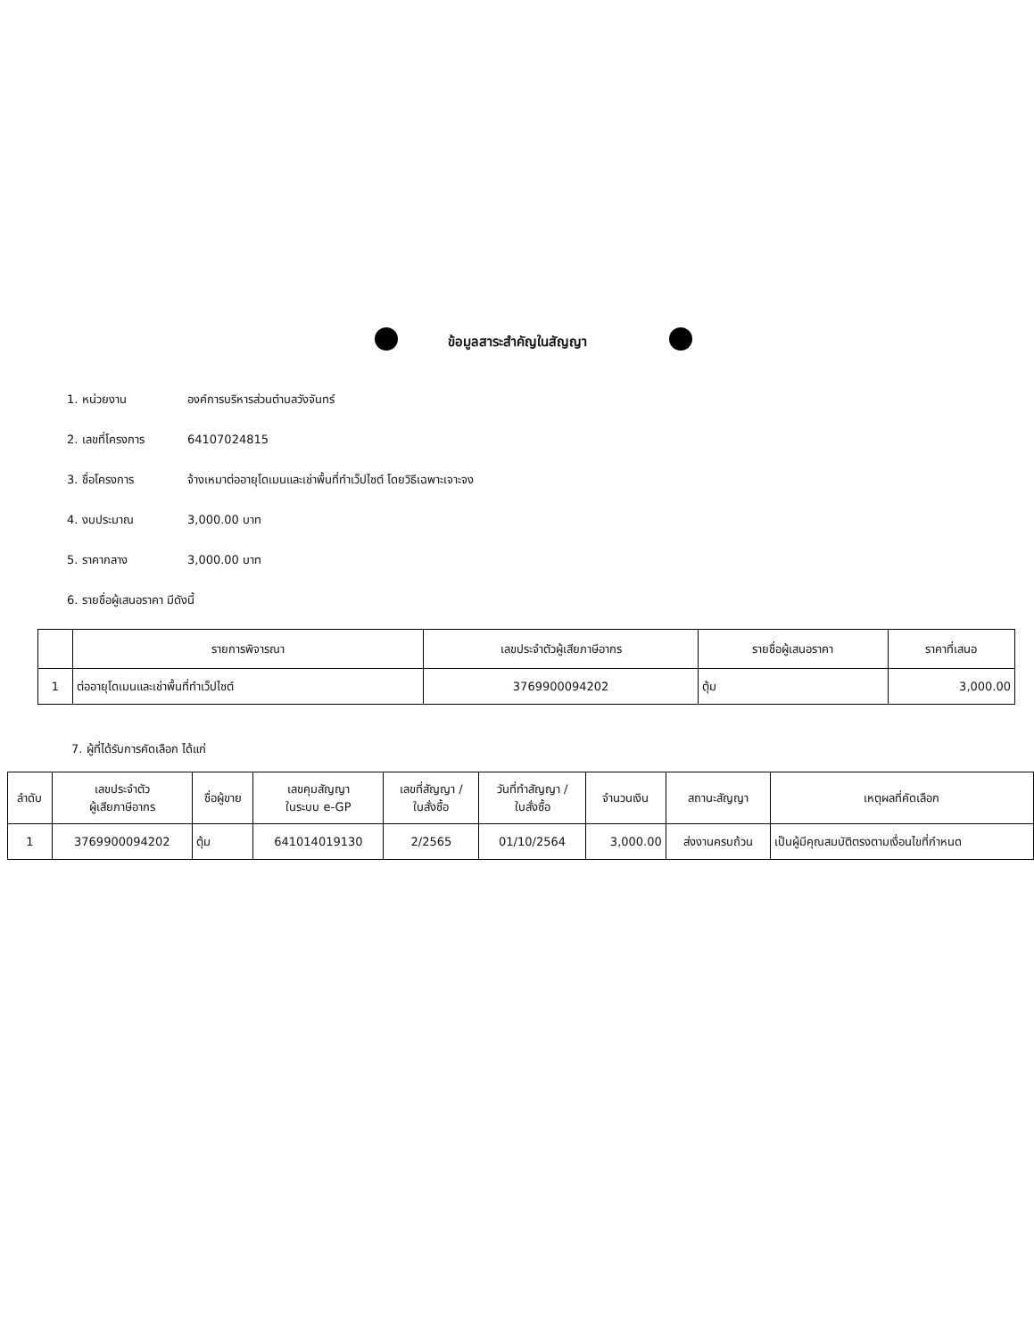ข้อมูลสาระสำคัญในสัญญา
1. หน่วยงาน องค์การบริหารส่วนตำบลวังจันทร์
2. เลขที่โครงการ 64107024815
3. ชื่อโครงการ จ้างเหมาต่ออายุโดเมนและเช่าพื้นที่ทำเว็ปไซต์ โดยวิธีเฉพาะเจาะจง
4. งบประมาณ 3,000.00 บาท
5. ราคากลาง 3,000.00 บาท
6. รายชื่อผู้เสนอราคา มีดังนี้
| | รายการพิจารณา | เลขประจำตัวผู้เสียภาษีอากร | รายชื่อผู้เสนอราคา | ราคาที่เสนอ |
| --- | --- | --- | --- | --- |
| 1 | ต่ออายุโดเมนและเช่าพื้นที่ทำเว็ปไซต์ | 3769900094202 | ตุ้ม | 3,000.00 |
7. ผู้ที่ได้รับการคัดเลือก ได้แก่
| ลำดับ | เลขประจำตัว ผู้เสียภาษีอากร | ชื่อผู้ขาย | เลขคุมสัญญา ในระบบ e-GP | เลขที่สัญญา / ใบสั่งซื้อ | วันที่ทำสัญญา / ใบสั่งซื้อ | จำนวนเงิน | สถานะสัญญา | เหตุผลที่คัดเลือก |
| --- | --- | --- | --- | --- | --- | --- | --- | --- |
| 1 | 3769900094202 | ตุ้ม | 641014019130 | 2/2565 | 01/10/2564 | 3,000.00 | ส่งงานครบถ้วน | เป็นผู้มีคุณสมบัติตรงตามเงื่อนไขที่กำหนด |